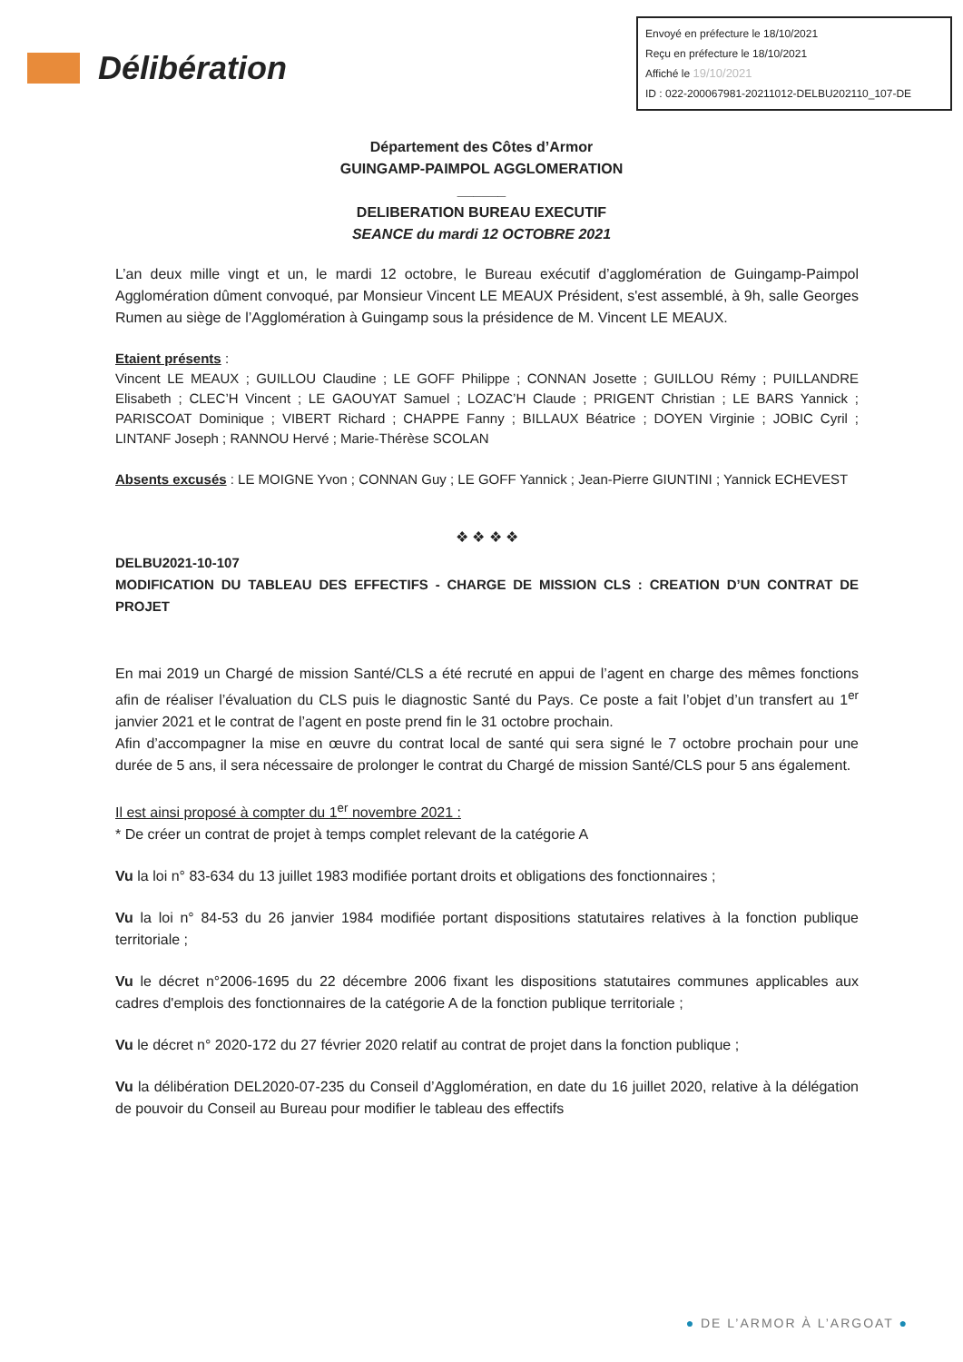Envoyé en préfecture le 18/10/2021
Reçu en préfecture le 18/10/2021
Affiché le 19/10/2021
ID : 022-200067981-20211012-DELBU202110_107-DE
Délibération
Département des Côtes d’Armor
GUINGAMP-PAIMPOL AGGLOMERATION
______
DELIBERATION BUREAU EXECUTIF
SEANCE du mardi 12 OCTOBRE 2021
L’an deux mille vingt et un, le mardi 12 octobre, le Bureau exécutif d’agglomération de Guingamp-Paimpol Agglomération dûment convoqué, par Monsieur Vincent LE MEAUX Président, s'est assemblé, à 9h, salle Georges Rumen au siège de l’Agglomération à Guingamp sous la présidence de M. Vincent LE MEAUX.
Etaient présents :
Vincent LE MEAUX ; GUILLOU Claudine ; LE GOFF Philippe ; CONNAN Josette ; GUILLOU Rémy ; PUILLANDRE Elisabeth ; CLEC’H Vincent ; LE GAOUYAT Samuel ; LOZAC’H Claude ; PRIGENT Christian ; LE BARS Yannick ; PARISCOAT Dominique ; VIBERT Richard ; CHAPPE Fanny ; BILLAUX Béatrice ; DOYEN Virginie ; JOBIC Cyril ; LINTANF Joseph ; RANNOU Hervé ; Marie-Thérèse SCOLAN
Absents excusés : LE MOIGNE Yvon ; CONNAN Guy ; LE GOFF Yannick ; Jean-Pierre GIUNTINI ; Yannick ECHEVEST
❖ ❖ ❖ ❖
DELBU2021-10-107
MODIFICATION DU TABLEAU DES EFFECTIFS - CHARGE DE MISSION CLS : CREATION D’UN CONTRAT DE PROJET
En mai 2019 un Chargé de mission Santé/CLS a été recruté en appui de l’agent en charge des mêmes fonctions afin de réaliser l’évaluation du CLS puis le diagnostic Santé du Pays. Ce poste a fait l’objet d’un transfert au 1<sup>er</sup> janvier 2021 et le contrat de l’agent en poste prend fin le 31 octobre prochain.
Afin d’accompagner la mise en œuvre du contrat local de santé qui sera signé le 7 octobre prochain pour une durée de 5 ans, il sera nécessaire de prolonger le contrat du Chargé de mission Santé/CLS pour 5 ans également.
Il est ainsi proposé à compter du 1<sup>er</sup> novembre 2021 :
* De créer un contrat de projet à temps complet relevant de la catégorie A
Vu la loi n° 83-634 du 13 juillet 1983 modifiée portant droits et obligations des fonctionnaires ;
Vu la loi n° 84-53 du 26 janvier 1984 modifiée portant dispositions statutaires relatives à la fonction publique territoriale ;
Vu le décret n°2006-1695 du 22 décembre 2006 fixant les dispositions statutaires communes applicables aux cadres d'emplois des fonctionnaires de la catégorie A de la fonction publique territoriale ;
Vu le décret n° 2020-172 du 27 février 2020 relatif au contrat de projet dans la fonction publique ;
Vu la délibération DEL2020-07-235 du Conseil d’Agglomération, en date du 16 juillet 2020, relative à la délégation de pouvoir du Conseil au Bureau pour modifier le tableau des effectifs
● DE L’ARMOR À L’ARGOAT ●